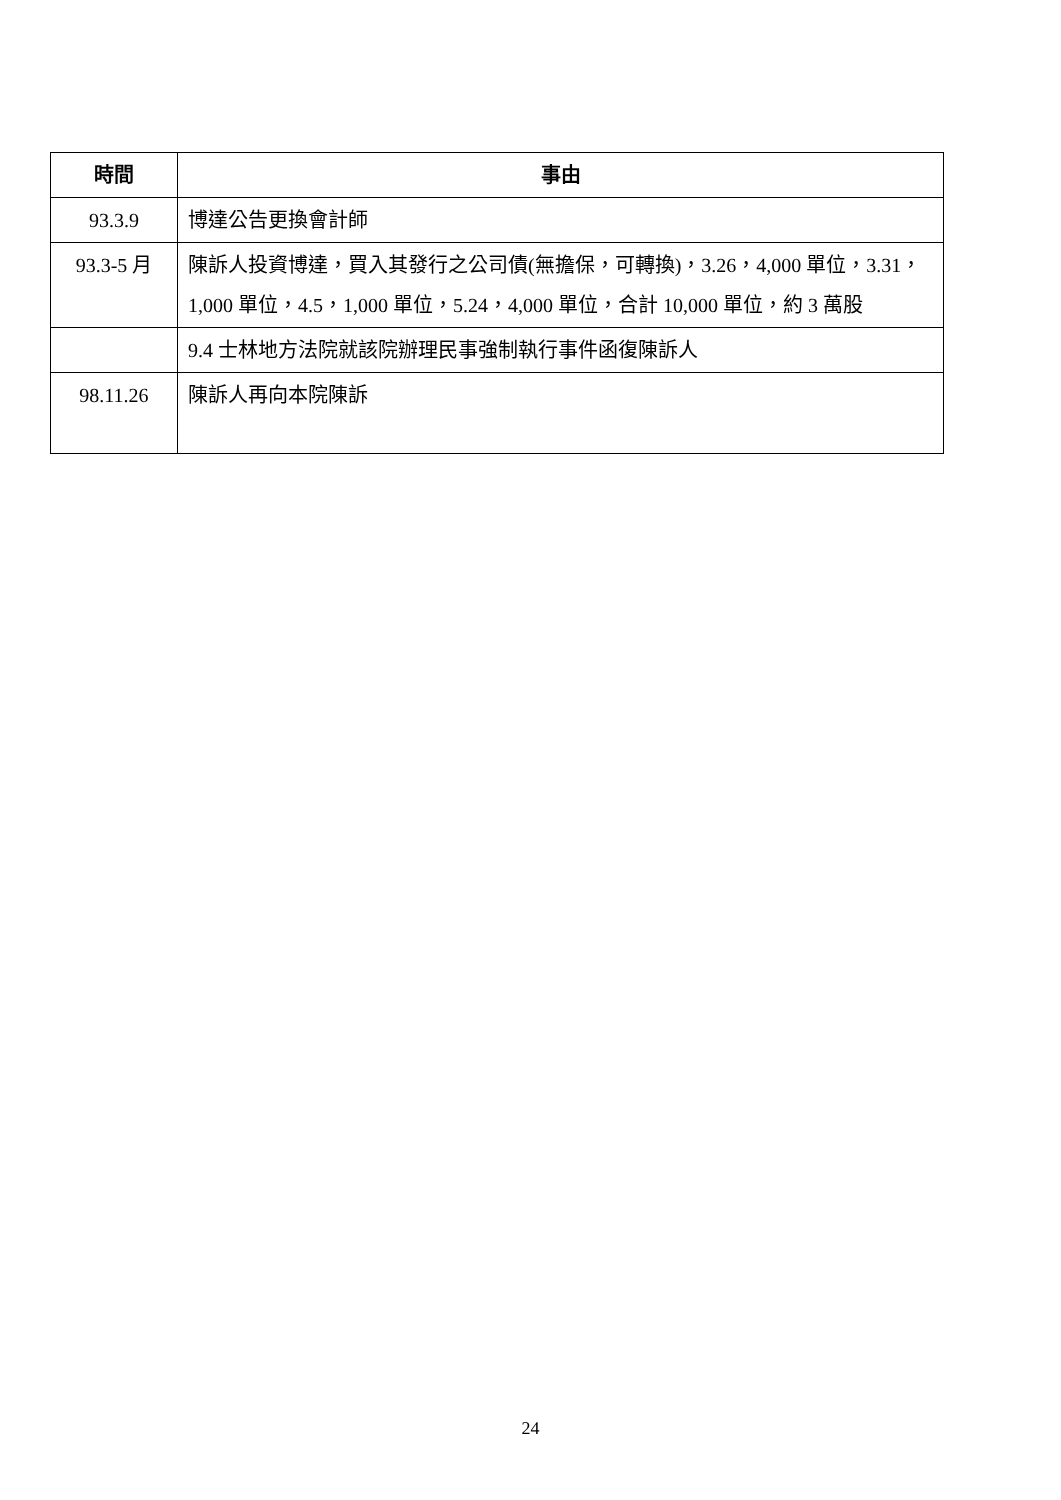| 時間 | 事由 |
| --- | --- |
| 93.3.9 | 博達公告更換會計師 |
| 93.3-5 月 | 陳訴人投資博達，買入其發行之公司債(無擔保，可轉換)，3.26，4,000 單位，3.31，1,000 單位，4.5，1,000 單位，5.24，4,000 單位，合計 10,000 單位，約 3 萬股 |
| | 9.4 士林地方法院就該院辦理民事強制執行事件函復陳訴人 |
| 98.11.26 | 陳訴人再向本院陳訴 |
24